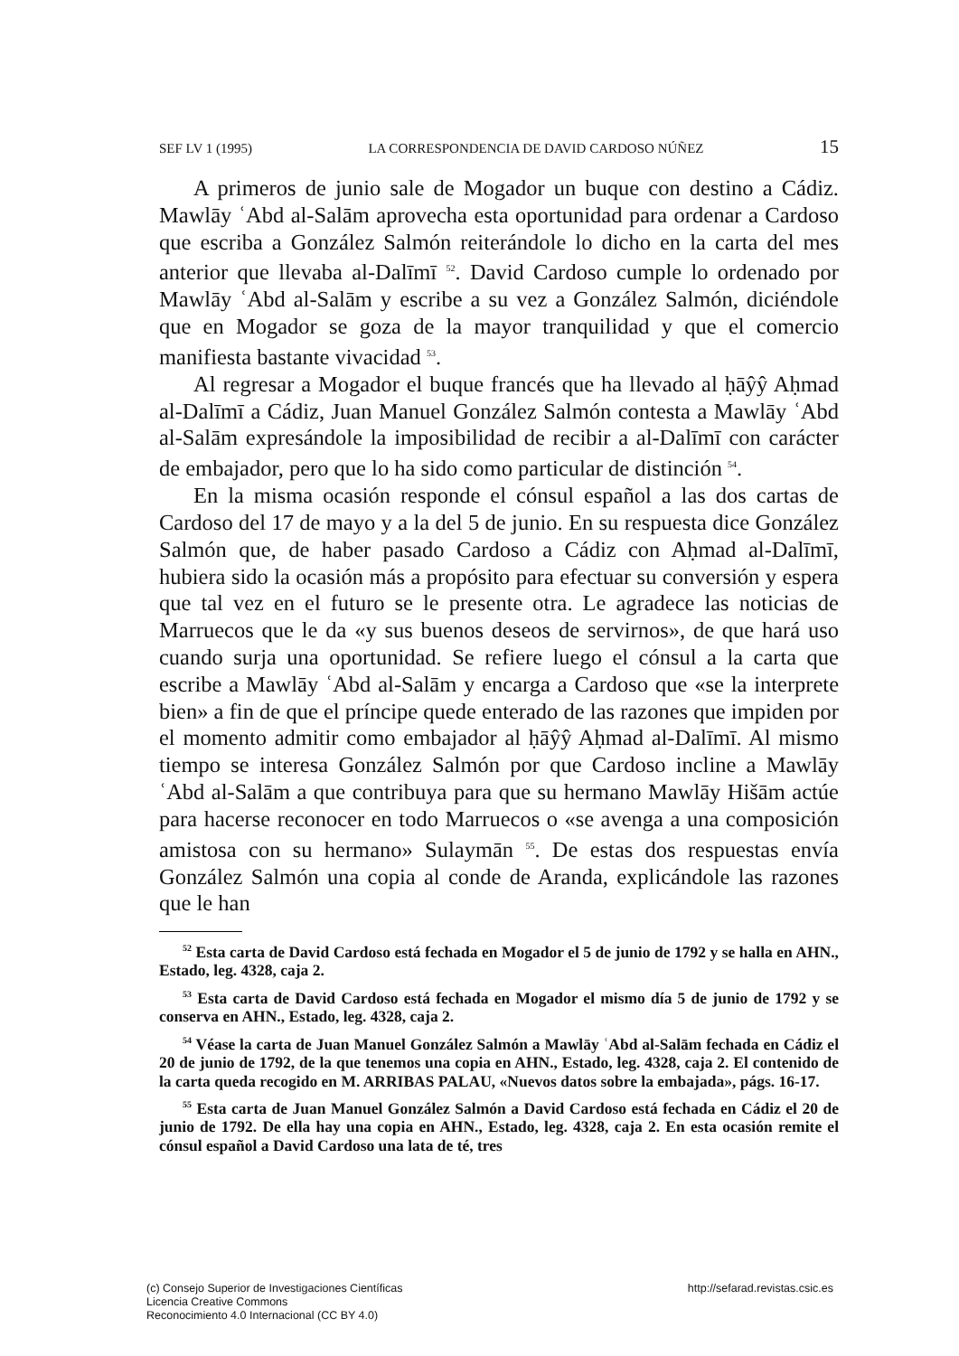SEF LV 1 (1995) LA CORRESPONDENCIA DE DAVID CARDOSO NÚÑEZ 15
A primeros de junio sale de Mogador un buque con destino a Cádiz. Mawlāy ʿAbd al-Salām aprovecha esta oportunidad para ordenar a Cardoso que escriba a González Salmón reiterándole lo dicho en la carta del mes anterior que llevaba al-Dalīmī <sup>52</sup>. David Cardoso cumple lo ordenado por Mawlāy ʿAbd al-Salām y escribe a su vez a González Salmón, diciéndole que en Mogador se goza de la mayor tranquilidad y que el comercio manifiesta bastante vivacidad <sup>53</sup>.
Al regresar a Mogador el buque francés que ha llevado al ḥāŷŷ Aḥmad al-Dalīmī a Cádiz, Juan Manuel González Salmón contesta a Mawlāy ʿAbd al-Salām expresándole la imposibilidad de recibir a al-Dalīmī con carácter de embajador, pero que lo ha sido como particular de distinción <sup>54</sup>.
En la misma ocasión responde el cónsul español a las dos cartas de Cardoso del 17 de mayo y a la del 5 de junio. En su respuesta dice González Salmón que, de haber pasado Cardoso a Cádiz con Aḥmad al-Dalīmī, hubiera sido la ocasión más a propósito para efectuar su conversión y espera que tal vez en el futuro se le presente otra. Le agradece las noticias de Marruecos que le da «y sus buenos deseos de servirnos», de que hará uso cuando surja una oportunidad. Se refiere luego el cónsul a la carta que escribe a Mawlāy ʿAbd al-Salām y encarga a Cardoso que «se la interprete bien» a fin de que el príncipe quede enterado de las razones que impiden por el momento admitir como embajador al ḥāŷŷ Aḥmad al-Dalīmī. Al mismo tiempo se interesa González Salmón por que Cardoso incline a Mawlāy ʿAbd al-Salām a que contribuya para que su hermano Mawlāy Hišām actúe para hacerse reconocer en todo Marruecos o «se avenga a una composición amistosa con su hermano» Sulaymān <sup>55</sup>. De estas dos respuestas envía González Salmón una copia al conde de Aranda, explicándole las razones que le han
<sup>52</sup> Esta carta de David Cardoso está fechada en Mogador el 5 de junio de 1792 y se halla en AHN., Estado, leg. 4328, caja 2.
<sup>53</sup> Esta carta de David Cardoso está fechada en Mogador el mismo día 5 de junio de 1792 y se conserva en AHN., Estado, leg. 4328, caja 2.
<sup>54</sup> Véase la carta de Juan Manuel González Salmón a Mawlāy ʿAbd al-Salām fechada en Cádiz el 20 de junio de 1792, de la que tenemos una copia en AHN., Estado, leg. 4328, caja 2. El contenido de la carta queda recogido en M. ARRIBAS PALAU, «Nuevos datos sobre la embajada», págs. 16-17.
<sup>55</sup> Esta carta de Juan Manuel González Salmón a David Cardoso está fechada en Cádiz el 20 de junio de 1792. De ella hay una copia en AHN., Estado, leg. 4328, caja 2. En esta ocasión remite el cónsul español a David Cardoso una lata de té, tres
(c) Consejo Superior de Investigaciones Científicas
Licencia Creative Commons
Reconocimiento 4.0 Internacional (CC BY 4.0)
http://sefarad.revistas.csic.es